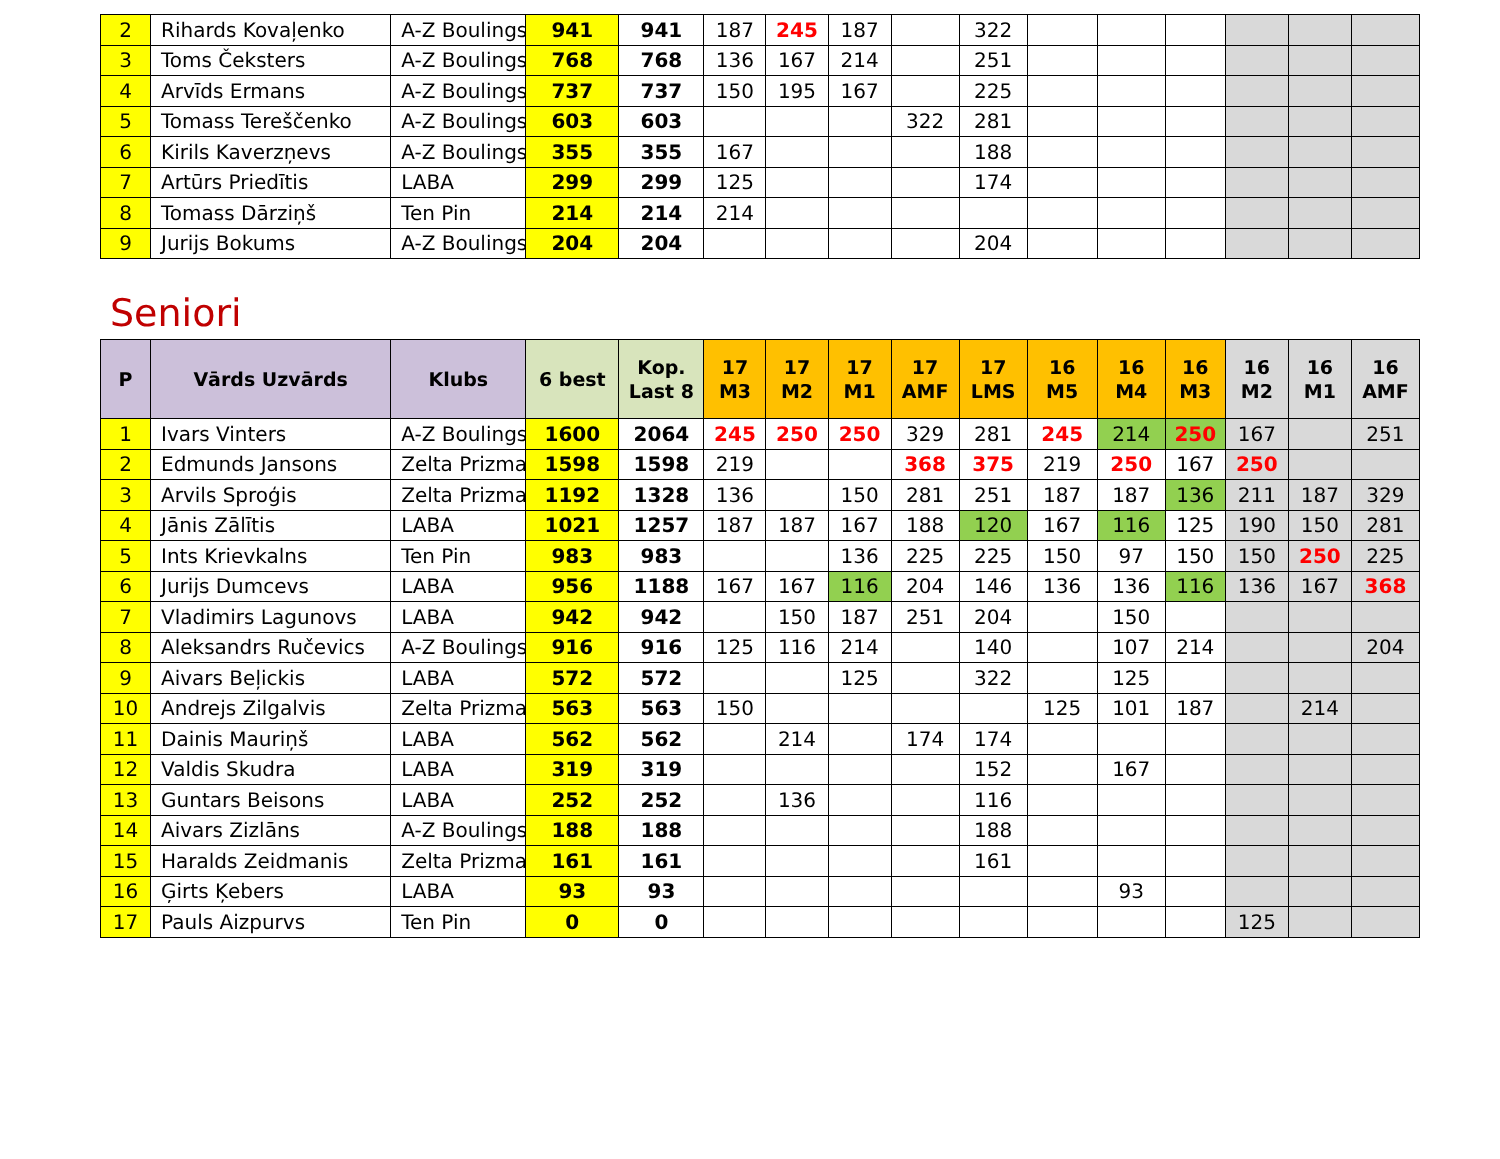| 2 | Rihards Kovaļenko | A-Z Boulings | 941 | 941 | 187 | 245 | 187 | | 322 | | | | | | |
| 3 | Toms Čeksters | A-Z Boulings | 768 | 768 | 136 | 167 | 214 | | 251 | | | | | | |
| 4 | Arvīds Ermans | A-Z Boulings | 737 | 737 | 150 | 195 | 167 | | 225 | | | | | | |
| 5 | Tomass Tereščenko | A-Z Boulings | 603 | 603 | | | | 322 | 281 | | | | | | |
| 6 | Kirils Kaverzņevs | A-Z Boulings | 355 | 355 | 167 | | | | 188 | | | | | | |
| 7 | Artūrs Priedītis | LABA | 299 | 299 | 125 | | | | 174 | | | | | | |
| 8 | Tomass Dārziņš | Ten Pin | 214 | 214 | 214 | | | | | | | | | | |
| 9 | Jurijs Bokums | A-Z Boulings | 204 | 204 | | | | | 204 | | | | | | |
Seniori
| P | Vārds Uzvārds | Klubs | 6 best | Kop. Last 8 | 17 M3 | 17 M2 | 17 M1 | 17 AMF | 17 LMS | 16 M5 | 16 M4 | 16 M3 | 16 M2 | 16 M1 | 16 AMF |
| --- | --- | --- | --- | --- | --- | --- | --- | --- | --- | --- | --- | --- | --- | --- | --- |
| 1 | Ivars Vinters | A-Z Boulings | 1600 | 2064 | 245 | 250 | 250 | 329 | 281 | 245 | 214 | 250 | 167 | | 251 |
| 2 | Edmunds Jansons | Zelta Prizma | 1598 | 1598 | 219 | | | 368 | 375 | 219 | 250 | 167 | 250 | | |
| 3 | Arvils Sproģis | Zelta Prizma | 1192 | 1328 | 136 | | 150 | 281 | 251 | 187 | 187 | 136 | 211 | 187 | 329 |
| 4 | Jānis Zālītis | LABA | 1021 | 1257 | 187 | 187 | 167 | 188 | 120 | 167 | 116 | 125 | 190 | 150 | 281 |
| 5 | Ints Krievkalns | Ten Pin | 983 | 983 | | | 136 | 225 | 225 | 150 | 97 | 150 | 150 | 250 | 225 |
| 6 | Jurijs Dumcevs | LABA | 956 | 1188 | 167 | 167 | 116 | 204 | 146 | 136 | 136 | 116 | 136 | 167 | 368 |
| 7 | Vladimirs Lagunovs | LABA | 942 | 942 | | 150 | 187 | 251 | 204 | | 150 | | | | |
| 8 | Aleksandrs Ručevics | A-Z Boulings | 916 | 916 | 125 | 116 | 214 | | 140 | | 107 | 214 | | | 204 |
| 9 | Aivars Beļickis | LABA | 572 | 572 | | | 125 | | 322 | | 125 | | | | |
| 10 | Andrejs Zilgalvis | Zelta Prizma | 563 | 563 | 150 | | | | | 125 | 101 | 187 | | 214 | |
| 11 | Dainis Mauriņš | LABA | 562 | 562 | | 214 | | 174 | 174 | | | | | | |
| 12 | Valdis Skudra | LABA | 319 | 319 | | | | | 152 | | 167 | | | | |
| 13 | Guntars Beisons | LABA | 252 | 252 | | 136 | | | 116 | | | | | | |
| 14 | Aivars Zizlāns | A-Z Boulings | 188 | 188 | | | | | 188 | | | | | | |
| 15 | Haralds Zeidmanis | Zelta Prizma | 161 | 161 | | | | | 161 | | | | | | |
| 16 | Ģirts Ķebers | LABA | 93 | 93 | | | | | | | 93 | | | | |
| 17 | Pauls Aizpurvs | Ten Pin | 0 | 0 | | | | | | | | | 125 | | |